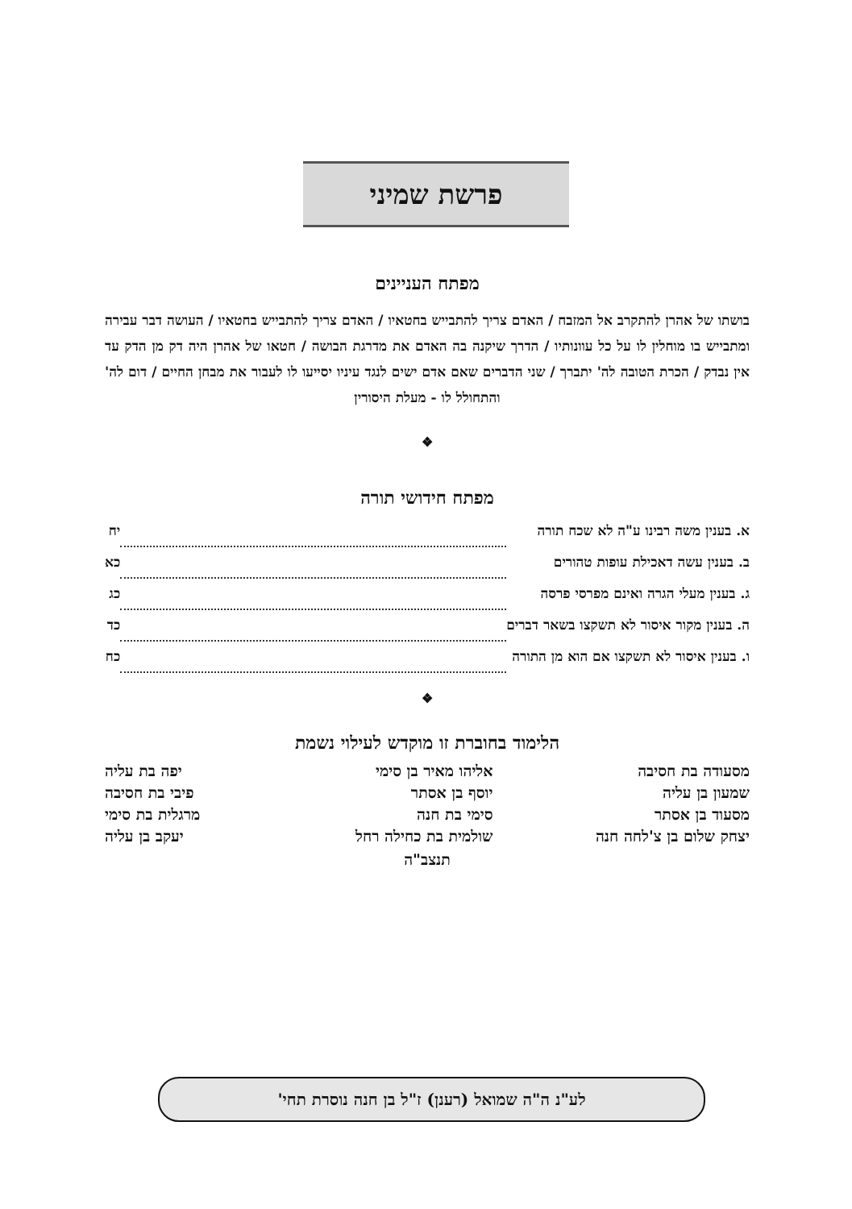פרשת שמיני
מפתח העניינים
בושתו של אהרן להתקרב אל המזבח / האדם צריך להתבייש בחטאיו / האדם צריך להתבייש בחטאיו / העושה דבר עבירה ומתבייש בו מוחלין לו על כל עוונותיו / הדרך שיקנה בה האדם את מדרגת הבושה / חטאו של אהרן היה דק מן הדק עד אין נבדק / הכרת הטובה לה' יתברך / שני הדברים שאם אדם ישים לנגד עיניו יסייעו לו לעבור את מבחן החיים / דום לה' והתחולל לו - מעלת היסורין
❖
מפתח חידושי תורה
| א. בענין משה רבינו ע"ה לא שכח תורה | | יח |
| ב. בענין עשה דאכילת עופות טהורים | | כא |
| ג. בענין מעלי הגרה ואינם מפרסי פרסה | | כג |
| ה. בענין מקור איסור לא תשקצו בשאר דברים | | כד |
| ו. בענין איסור לא תשקצו אם הוא מן התורה | | כח |
❖
הלימוד בחוברת זו מוקדש לעילוי נשמת
| מסעודה בת חסיבה | אליהו מאיר בן סימי | יפה בת עליה |
| שמעון בן עליה | יוסף בן אסתר | פיבי בת חסיבה |
| מסעוד בן אסתר | סימי בת חנה | מרגלית בת סימי |
| יצחק שלום בן צ'לחה חנה | שולמית בת כחילה רחל | יעקב בן עליה |
תנצב"ה
לע"נ ה"ה שמואל (רענן) ז"ל בן חנה נוסרת תחי'